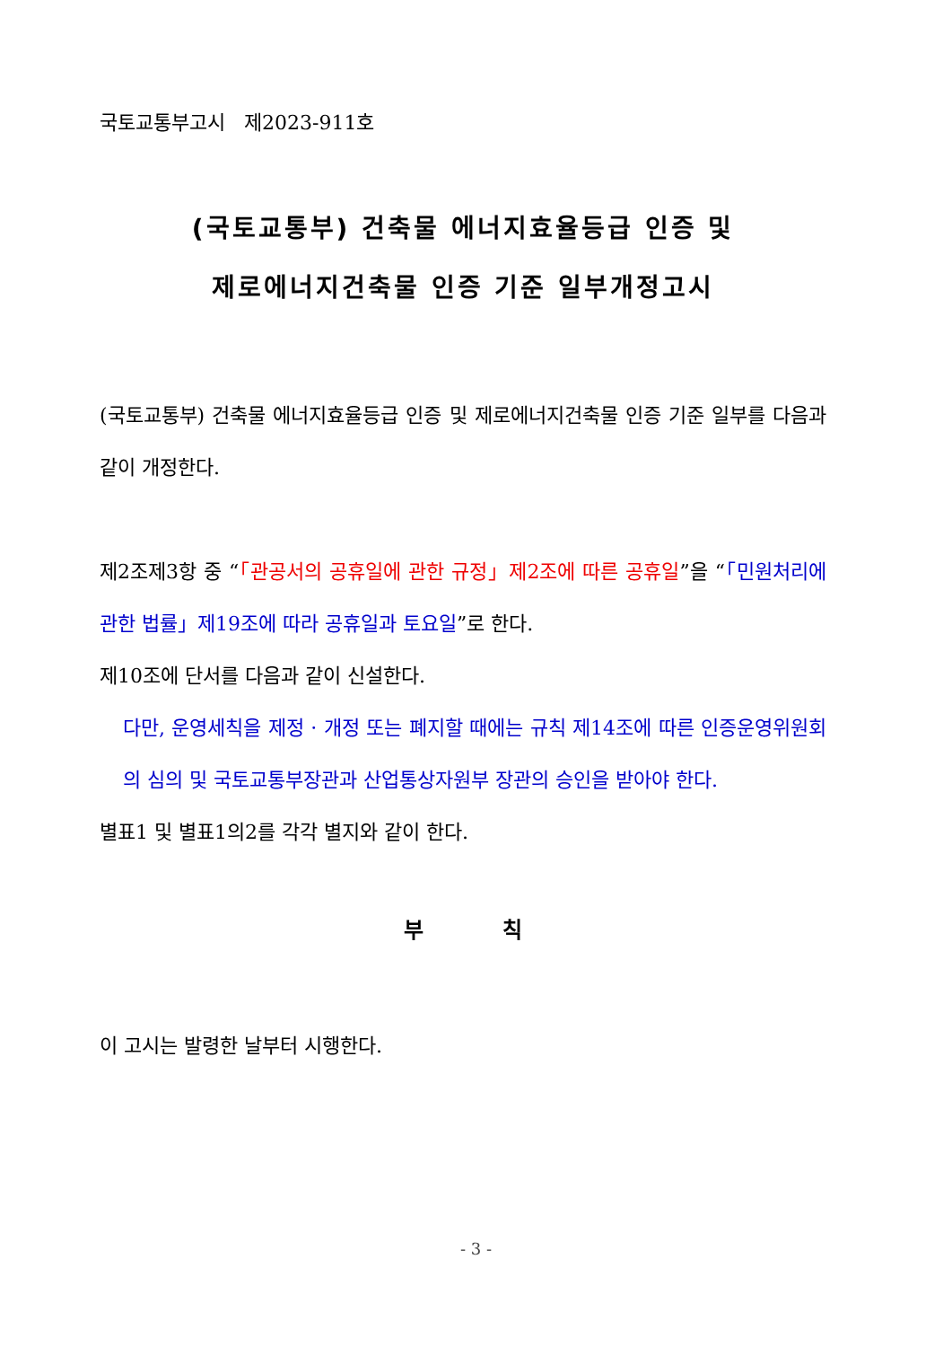국토교통부고시 제2023-911호
(국토교통부) 건축물 에너지효율등급 인증 및
제로에너지건축물 인증 기준 일부개정고시
(국토교통부) 건축물 에너지효율등급 인증 및 제로에너지건축물 인증 기준 일부를 다음과 같이 개정한다.
제2조제3항 중 “「관공서의 공휴일에 관한 규정」제2조에 따른 공휴일”을 “「민원처리에 관한 법률」제19조에 따라 공휴일과 토요일”로 한다.
제10조에 단서를 다음과 같이 신설한다.
다만, 운영세칙을 제정 · 개정 또는 폐지할 때에는 규칙 제14조에 따른 인증운영위원회의 심의 및 국토교통부장관과 산업통상자원부 장관의 승인을 받아야 한다.
별표1 및 별표1의2를 각각 별지와 같이 한다.
부 칙
이 고시는 발령한 날부터 시행한다.
- 3 -